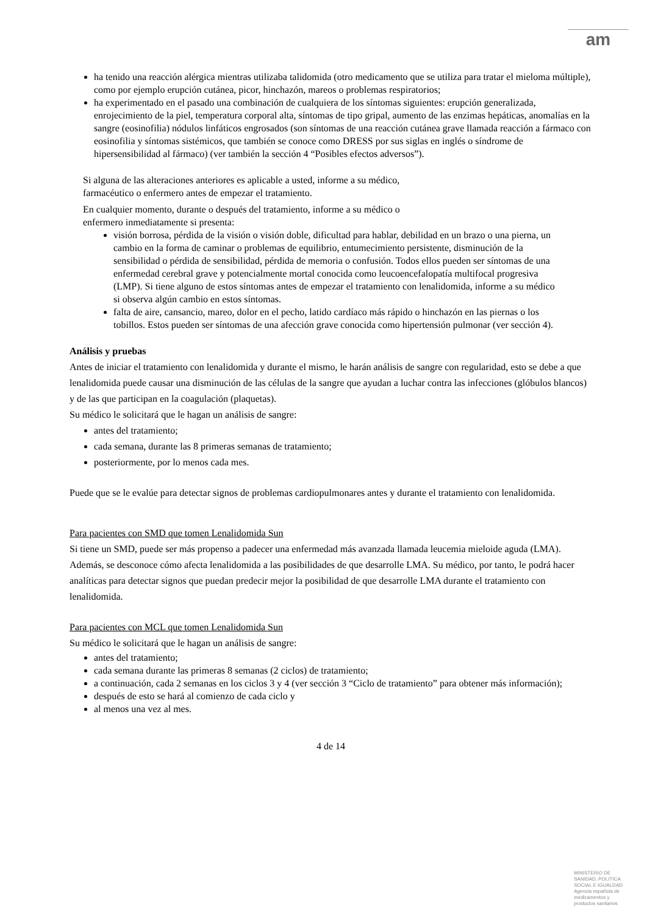am
ha tenido una reacción alérgica mientras utilizaba talidomida (otro medicamento que se utiliza para tratar el mieloma múltiple), como por ejemplo erupción cutánea, picor, hinchazón, mareos o problemas respiratorios;
ha experimentado en el pasado una combinación de cualquiera de los síntomas siguientes: erupción generalizada, enrojecimiento de la piel, temperatura corporal alta, síntomas de tipo gripal, aumento de las enzimas hepáticas, anomalías en la sangre (eosinofilia) nódulos linfáticos engrosados (son síntomas de una reacción cutánea grave llamada reacción a fármaco con eosinofilia y síntomas sistémicos, que también se conoce como DRESS por sus siglas en inglés o síndrome de hipersensibilidad al fármaco) (ver también la sección 4 “Posibles efectos adversos”).
Si alguna de las alteraciones anteriores es aplicable a usted, informe a su médico,
farmacéutico o enfermero antes de empezar el tratamiento.
En cualquier momento, durante o después del tratamiento, informe a su médico o
enfermero inmediatamente si presenta:
visión borrosa, pérdida de la visión o visión doble, dificultad para hablar, debilidad en un brazo o una pierna, un cambio en la forma de caminar o problemas de equilibrio, entumecimiento persistente, disminución de la sensibilidad o pérdida de sensibilidad, pérdida de memoria o confusión. Todos ellos pueden ser síntomas de una enfermedad cerebral grave y potencialmente mortal conocida como leucoencefalopatía multifocal progresiva (LMP). Si tiene alguno de estos síntomas antes de empezar el tratamiento con lenalidomida, informe a su médico si observa algún cambio en estos síntomas.
falta de aire, cansancio, mareo, dolor en el pecho, latido cardíaco más rápido o hinchazón en las piernas o los tobillos. Estos pueden ser síntomas de una afección grave conocida como hipertensión pulmonar (ver sección 4).
Análisis y pruebas
Antes de iniciar el tratamiento con lenalidomida y durante el mismo, le harán análisis de sangre con regularidad, esto se debe a que lenalidomida puede causar una disminución de las células de la sangre que ayudan a luchar contra las infecciones (glóbulos blancos) y de las que participan en la coagulación (plaquetas).
Su médico le solicitará que le hagan un análisis de sangre:
antes del tratamiento;
cada semana, durante las 8 primeras semanas de tratamiento;
posteriormente, por lo menos cada mes.
Puede que se le evalúe para detectar signos de problemas cardiopulmonares antes y durante el tratamiento con lenalidomida.
Para pacientes con SMD que tomen Lenalidomida Sun
Si tiene un SMD, puede ser más propenso a padecer una enfermedad más avanzada llamada leucemia mieloide aguda (LMA). Además, se desconoce cómo afecta lenalidomida a las posibilidades de que desarrolle LMA. Su médico, por tanto, le podrá hacer analíticas para detectar signos que puedan predecir mejor la posibilidad de que desarrolle LMA durante el tratamiento con lenalidomida.
Para pacientes con MCL que tomen Lenalidomida Sun
Su médico le solicitará que le hagan un análisis de sangre:
antes del tratamiento;
cada semana durante las primeras 8 semanas (2 ciclos) de tratamiento;
a continuación, cada 2 semanas en los ciclos 3 y 4 (ver sección 3 “Ciclo de tratamiento” para obtener más información);
después de esto se hará al comienzo de cada ciclo y
al menos una vez al mes.
4 de 14
MINISTERIO DE
SANIDAD, POLITICA
SOCIAL E IGUALDAD
Agencia española de
medicamentos y
productos sanitarios